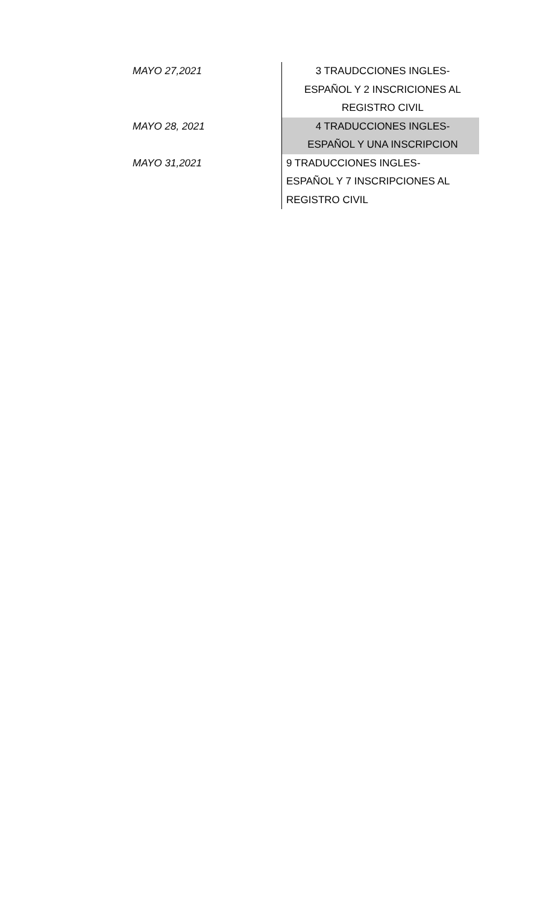| MAYO 27,2021 | 3 TRAUDCCIONES INGLES- ESPAÑOL Y 2 INSCRICIONES AL REGISTRO CIVIL |
| MAYO 28, 2021 | 4 TRADUCCIONES INGLES- ESPAÑOL Y UNA INSCRIPCION |
| MAYO 31,2021 | 9 TRADUCCIONES INGLES- ESPAÑOL Y 7 INSCRIPCIONES AL REGISTRO CIVIL |